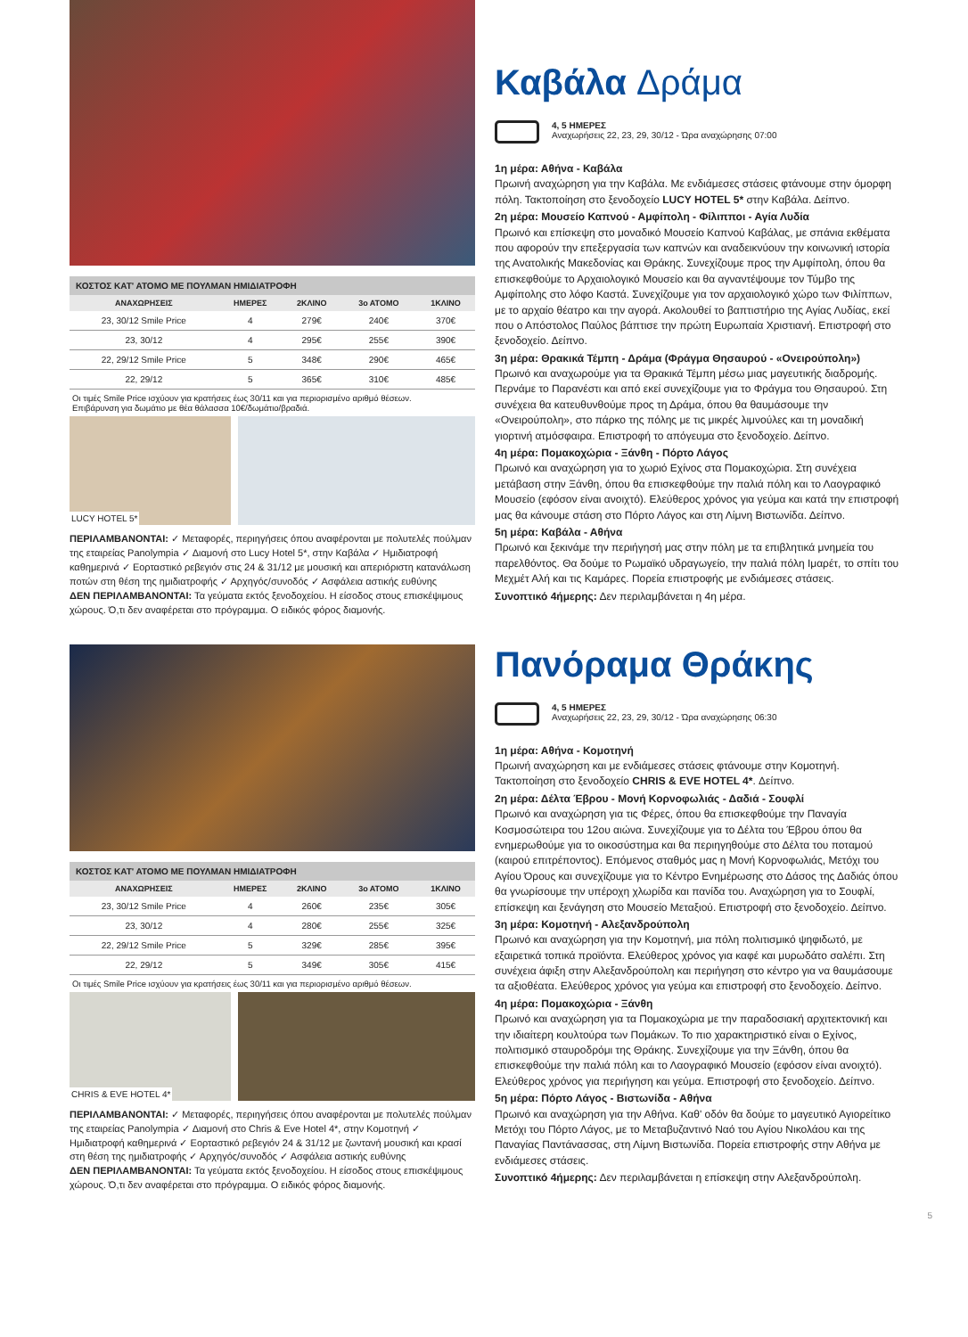ΚΟΣΤΟΣ ΚΑΤ' ΑΤΟΜΟ ΜΕ ΠΟΥΛΜΑΝ ΗΜΙΔΙΑΤΡΟΦΗ
| ΑΝΑΧΩΡΗΣΕΙΣ | ΗΜΕΡΕΣ | 2ΚΛΙΝΟ | 3ο ΑΤΟΜΟ | 1ΚΛΙΝΟ |
| --- | --- | --- | --- | --- |
| 23, 30/12 Smile Price | 4 | 279€ | 240€ | 370€ |
| 23, 30/12 | 4 | 295€ | 255€ | 390€ |
| 22, 29/12 Smile Price | 5 | 348€ | 290€ | 465€ |
| 22, 29/12 | 5 | 365€ | 310€ | 485€ |
Οι τιμές Smile Price ισχύουν για κρατήσεις έως 30/11 και για περιορισμένο αριθμό θέσεων.
Επιβάρυνση για δωμάτιο με θέα θάλασσα 10€/δωμάτιο/βραδιά.
LUCY HOTEL 5*
ΠΕΡΙΛΑΜΒΑΝΟΝΤΑΙ: ✓ Μεταφορές, περιηγήσεις όπου αναφέρονται με πολυτελές πούλμαν της εταιρείας Panolympia ✓ Διαμονή στο Lucy Hotel 5*, στην Καβάλα ✓ Ημιδιατροφή καθημερινά ✓ Εορταστικό ρεβεγιόν στις 24 & 31/12 με μουσική και απεριόριστη κατανάλωση ποτών στη θέση της ημιδιατροφής ✓ Αρχηγός/συνοδός ✓ Ασφάλεια αστικής ευθύνης
ΔΕΝ ΠΕΡΙΛΑΜΒΑΝΟΝΤΑΙ: Τα γεύματα εκτός ξενοδοχείου. Η είσοδος στους επισκέψιμους χώρους. Ό,τι δεν αναφέρεται στο πρόγραμμα. Ο ειδικός φόρος διαμονής.
Καβάλα Δράμα
4, 5 ΗΜΕΡΕΣ
Αναχωρήσεις 22, 23, 29, 30/12 - Ώρα αναχώρησης 07:00
1η μέρα: Αθήνα - Καβάλα
Πρωινή αναχώρηση για την Καβάλα. Με ενδιάμεσες στάσεις φτάνουμε στην όμορφη πόλη. Τακτοποίηση στο ξενοδοχείο LUCY HOTEL 5* στην Καβάλα. Δείπνο.
2η μέρα: Μουσείο Καπνού - Αμφίπολη - Φίλιπποι - Αγία Λυδία
Πρωινό και επίσκεψη στο μοναδικό Μουσείο Καπνού Καβάλας, με σπάνια εκθέματα που αφορούν την επεξεργασία των καπνών και αναδεικνύουν την κοινωνική ιστορία της Ανατολικής Μακεδονίας και Θράκης. Συνεχίζουμε προς την Αμφίπολη, όπου θα επισκεφθούμε το Αρχαιολογικό Μουσείο και θα αγναντέψουμε τον Τύμβο της Αμφίπολης στο λόφο Καστά. Συνεχίζουμε για τον αρχαιολογικό χώρο των Φιλίππων, με το αρχαίο θέατρο και την αγορά. Ακολουθεί το βαπτιστήριο της Αγίας Λυδίας, εκεί που ο Απόστολος Παύλος βάπτισε την πρώτη Ευρωπαία Χριστιανή. Επιστροφή στο ξενοδοχείο. Δείπνο.
3η μέρα: Θρακικά Τέμπη - Δράμα (Φράγμα Θησαυρού - «Ονειρούπολη»)
Πρωινό και αναχωρούμε για τα Θρακικά Τέμπη μέσω μιας μαγευτικής διαδρομής. Περνάμε το Παρανέστι και από εκεί συνεχίζουμε για το Φράγμα του Θησαυρού. Στη συνέχεια θα κατευθυνθούμε προς τη Δράμα, όπου θα θαυμάσουμε την «Ονειρούπολη», στο πάρκο της πόλης με τις μικρές λιμνούλες και τη μοναδική γιορτινή ατμόσφαιρα. Επιστροφή το απόγευμα στο ξενοδοχείο. Δείπνο.
4η μέρα: Πομακοχώρια - Ξάνθη - Πόρτο Λάγος
Πρωινό και αναχώρηση για το χωριό Εχίνος στα Πομακοχώρια. Στη συνέχεια μετάβαση στην Ξάνθη, όπου θα επισκεφθούμε την παλιά πόλη και το Λαογραφικό Μουσείο (εφόσον είναι ανοιχτό). Ελεύθερος χρόνος για γεύμα και κατά την επιστροφή μας θα κάνουμε στάση στο Πόρτο Λάγος και στη Λίμνη Βιστωνίδα. Δείπνο.
5η μέρα: Καβάλα - Αθήνα
Πρωινό και ξεκινάμε την περιήγησή μας στην πόλη με τα επιβλητικά μνημεία του παρελθόντος. Θα δούμε το Ρωμαϊκό υδραγωγείο, την παλιά πόλη Ιμαρέτ, το σπίτι του Μεχμέτ Αλή και τις Καμάρες. Πορεία επιστροφής με ενδιάμεσες στάσεις.
Συνοπτικό 4ήμερης: Δεν περιλαμβάνεται η 4η μέρα.
ΚΟΣΤΟΣ ΚΑΤ' ΑΤΟΜΟ ΜΕ ΠΟΥΛΜΑΝ ΗΜΙΔΙΑΤΡΟΦΗ
| ΑΝΑΧΩΡΗΣΕΙΣ | ΗΜΕΡΕΣ | 2ΚΛΙΝΟ | 3ο ΑΤΟΜΟ | 1ΚΛΙΝΟ |
| --- | --- | --- | --- | --- |
| 23, 30/12 Smile Price | 4 | 260€ | 235€ | 305€ |
| 23, 30/12 | 4 | 280€ | 255€ | 325€ |
| 22, 29/12 Smile Price | 5 | 329€ | 285€ | 395€ |
| 22, 29/12 | 5 | 349€ | 305€ | 415€ |
Οι τιμές Smile Price ισχύουν για κρατήσεις έως 30/11 και για περιορισμένο αριθμό θέσεων.
CHRIS & EVE HOTEL 4*
ΠΕΡΙΛΑΜΒΑΝΟΝΤΑΙ: ✓ Μεταφορές, περιηγήσεις όπου αναφέρονται με πολυτελές πούλμαν της εταιρείας Panolympia ✓ Διαμονή στο Chris & Eve Hotel 4*, στην Κομοτηνή ✓ Ημιδιατροφή καθημερινά ✓ Εορταστικό ρεβεγιόν 24 & 31/12 με ζωντανή μουσική και κρασί στη θέση της ημιδιατροφής ✓ Αρχηγός/συνοδός ✓ Ασφάλεια αστικής ευθύνης
ΔΕΝ ΠΕΡΙΛΑΜΒΑΝΟΝΤΑΙ: Τα γεύματα εκτός ξενοδοχείου. Η είσοδος στους επισκέψιμους χώρους. Ό,τι δεν αναφέρεται στο πρόγραμμα. Ο ειδικός φόρος διαμονής.
Πανόραμα Θράκης
4, 5 ΗΜΕΡΕΣ
Αναχωρήσεις 22, 23, 29, 30/12 - Ώρα αναχώρησης 06:30
1η μέρα: Αθήνα - Κομοτηνή
Πρωινή αναχώρηση και με ενδιάμεσες στάσεις φτάνουμε στην Κομοτηνή. Τακτοποίηση στο ξενοδοχείο CHRIS & EVE HOTEL 4*. Δείπνο.
2η μέρα: Δέλτα Έβρου - Μονή Κορνοφωλιάς - Δαδιά - Σουφλί
Πρωινό και αναχώρηση για τις Φέρες, όπου θα επισκεφθούμε την Παναγία Κοσμοσώτειρα του 12ου αιώνα. Συνεχίζουμε για το Δέλτα του Έβρου όπου θα ενημερωθούμε για το οικοσύστημα και θα περιηγηθούμε στο Δέλτα του ποταμού (καιρού επιτρέποντος). Επόμενος σταθμός μας η Μονή Κορνοφωλιάς, Μετόχι του Αγίου Όρους και συνεχίζουμε για το Κέντρο Ενημέρωσης στο Δάσος της Δαδιάς όπου θα γνωρίσουμε την υπέροχη χλωρίδα και πανίδα του. Αναχώρηση για το Σουφλί, επίσκεψη και ξενάγηση στο Μουσείο Μεταξιού. Επιστροφή στο ξενοδοχείο. Δείπνο.
3η μέρα: Κομοτηνή - Αλεξανδρούπολη
Πρωινό και αναχώρηση για την Κομοτηνή, μια πόλη πολιτισμικό ψηφιδωτό, με εξαιρετικά τοπικά προϊόντα. Ελεύθερος χρόνος για καφέ και μυρωδάτο σαλέπι. Στη συνέχεια άφιξη στην Αλεξανδρούπολη και περιήγηση στο κέντρο για να θαυμάσουμε τα αξιοθέατα. Ελεύθερος χρόνος για γεύμα και επιστροφή στο ξενοδοχείο. Δείπνο.
4η μέρα: Πομακοχώρια - Ξάνθη
Πρωινό και αναχώρηση για τα Πομακοχώρια με την παραδοσιακή αρχιτεκτονική και την ιδιαίτερη κουλτούρα των Πομάκων. Το πιο χαρακτηριστικό είναι ο Εχίνος, πολιτισμικό σταυροδρόμι της Θράκης. Συνεχίζουμε για την Ξάνθη, όπου θα επισκεφθούμε την παλιά πόλη και το Λαογραφικό Μουσείο (εφόσον είναι ανοιχτό). Ελεύθερος χρόνος για περιήγηση και γεύμα. Επιστροφή στο ξενοδοχείο. Δείπνο.
5η μέρα: Πόρτο Λάγος - Βιστωνίδα - Αθήνα
Πρωινό και αναχώρηση για την Αθήνα. Καθ' οδόν θα δούμε το μαγευτικό Αγιορείτικο Μετόχι του Πόρτο Λάγος, με το Μεταβυζαντινό Ναό του Αγίου Νικολάου και της Παναγίας Παντάνασσας, στη Λίμνη Βιστωνίδα. Πορεία επιστροφής στην Αθήνα με ενδιάμεσες στάσεις.
Συνοπτικό 4ήμερης: Δεν περιλαμβάνεται η επίσκεψη στην Αλεξανδρούπολη.
5